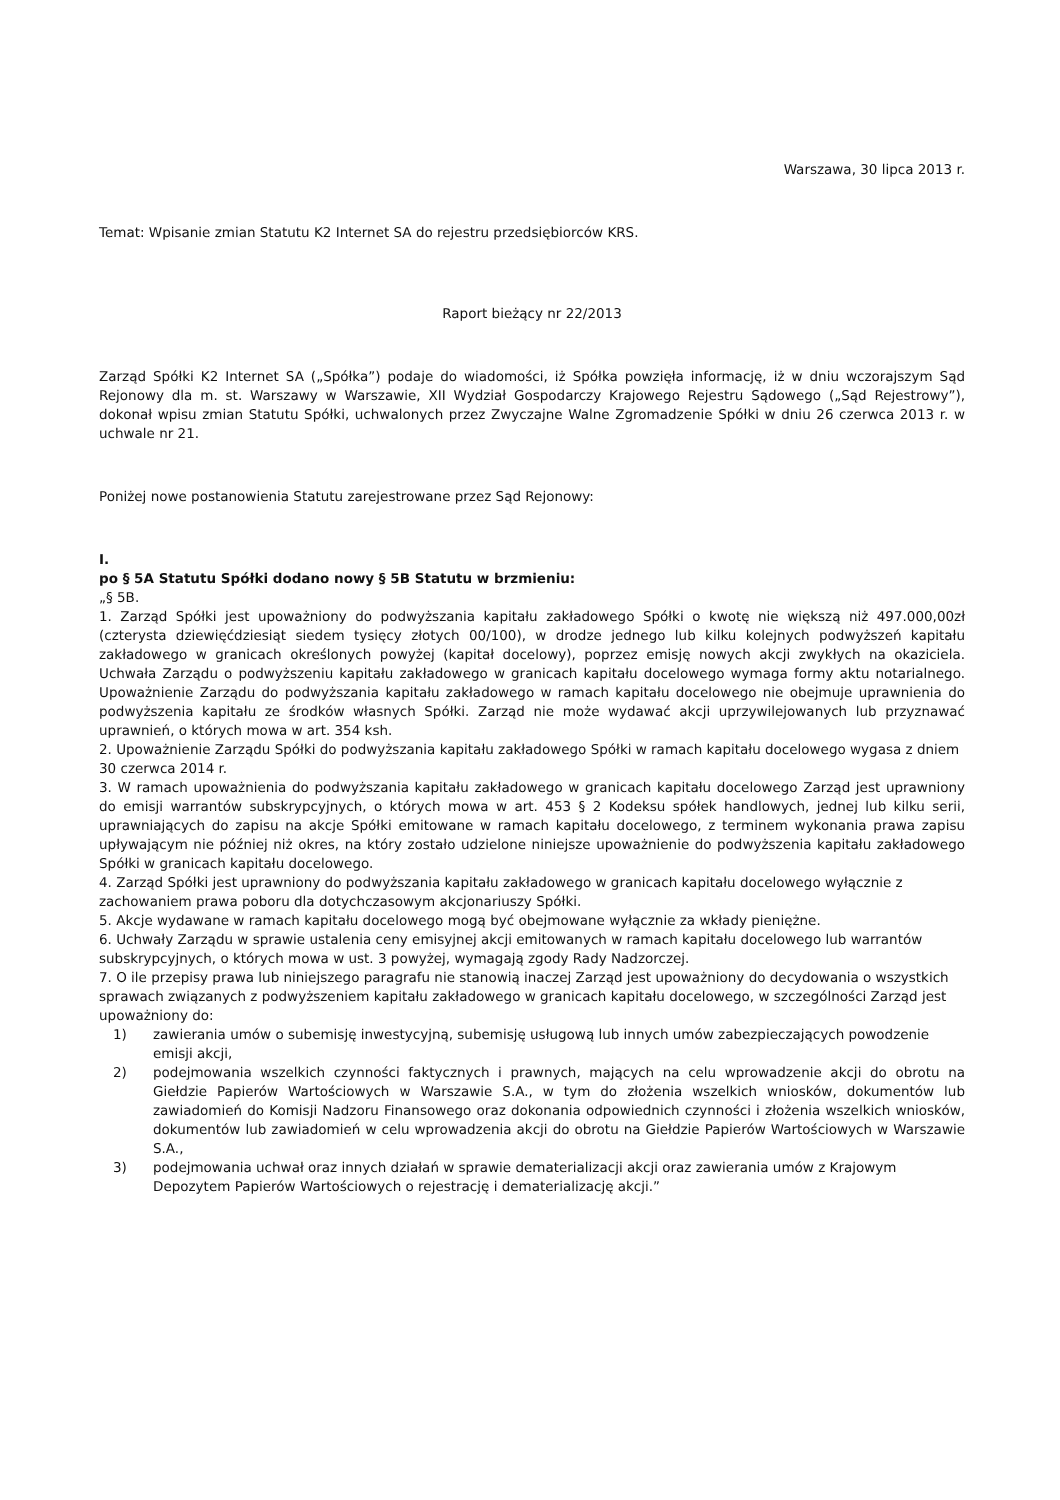Warszawa, 30 lipca 2013 r.
Temat: Wpisanie zmian Statutu K2 Internet SA do rejestru przedsiębiorców KRS.
Raport bieżący nr 22/2013
Zarząd Spółki K2 Internet SA („Spółka”) podaje do wiadomości, iż Spółka powzięła informację, iż w dniu wczorajszym Sąd Rejonowy dla m. st. Warszawy w Warszawie, XII Wydział Gospodarczy Krajowego Rejestru Sądowego („Sąd Rejestrowy”), dokonał wpisu zmian Statutu Spółki, uchwalonych przez Zwyczajne Walne Zgromadzenie Spółki w dniu 26 czerwca 2013 r. w uchwale nr 21.
Poniżej nowe postanowienia Statutu zarejestrowane przez Sąd Rejonowy:
I.
po § 5A Statutu Spółki dodano nowy § 5B Statutu w brzmieniu:
„§ 5B.
1. Zarząd Spółki jest upoważniony do podwyższania kapitału zakładowego Spółki o kwotę nie większą niż 497.000,00zł (czterysta dziewięćdziesiąt siedem tysięcy złotych 00/100), w drodze jednego lub kilku kolejnych podwyższeń kapitału zakładowego w granicach określonych powyżej (kapitał docelowy), poprzez emisję nowych akcji zwykłych na okaziciela. Uchwała Zarządu o podwyższeniu kapitału zakładowego w granicach kapitału docelowego wymaga formy aktu notarialnego. Upoważnienie Zarządu do podwyższania kapitału zakładowego w ramach kapitału docelowego nie obejmuje uprawnienia do podwyższenia kapitału ze środków własnych Spółki. Zarząd nie może wydawać akcji uprzywilejowanych lub przyznawać uprawnień, o których mowa w art. 354 ksh.
2. Upoważnienie Zarządu Spółki do podwyższania kapitału zakładowego Spółki w ramach kapitału docelowego wygasa z dniem 30 czerwca 2014 r.
3. W ramach upoważnienia do podwyższania kapitału zakładowego w granicach kapitału docelowego Zarząd jest uprawniony do emisji warrantów subskrypcyjnych, o których mowa w art. 453 § 2 Kodeksu spółek handlowych, jednej lub kilku serii, uprawniających do zapisu na akcje Spółki emitowane w ramach kapitału docelowego, z terminem wykonania prawa zapisu upływającym nie później niż okres, na który zostało udzielone niniejsze upoważnienie do podwyższenia kapitału zakładowego Spółki w granicach kapitału docelowego.
4. Zarząd Spółki jest uprawniony do podwyższania kapitału zakładowego w granicach kapitału docelowego wyłącznie z zachowaniem prawa poboru dla dotychczasowym akcjonariuszy Spółki.
5. Akcje wydawane w ramach kapitału docelowego mogą być obejmowane wyłącznie za wkłady pieniężne.
6. Uchwały Zarządu w sprawie ustalenia ceny emisyjnej akcji emitowanych w ramach kapitału docelowego lub warrantów subskrypcyjnych, o których mowa w ust. 3 powyżej, wymagają zgody Rady Nadzorczej.
7. O ile przepisy prawa lub niniejszego paragrafu nie stanowią inaczej Zarząd jest upoważniony do decydowania o wszystkich sprawach związanych z podwyższeniem kapitału zakładowego w granicach kapitału docelowego, w szczególności Zarząd jest upoważniony do:
1) zawierania umów o subemisję inwestycyjną, subemisję usługową lub innych umów zabezpieczających powodzenie emisji akcji,
2) podejmowania wszelkich czynności faktycznych i prawnych, mających na celu wprowadzenie akcji do obrotu na Giełdzie Papierów Wartościowych w Warszawie S.A., w tym do złożenia wszelkich wniosków, dokumentów lub zawiadomień do Komisji Nadzoru Finansowego oraz dokonania odpowiednich czynności i złożenia wszelkich wniosków, dokumentów lub zawiadomień w celu wprowadzenia akcji do obrotu na Giełdzie Papierów Wartościowych w Warszawie S.A.,
3) podejmowania uchwał oraz innych działań w sprawie dematerializacji akcji oraz zawierania umów z Krajowym Depozytem Papierów Wartościowych o rejestrację i dematerializację akcji.”